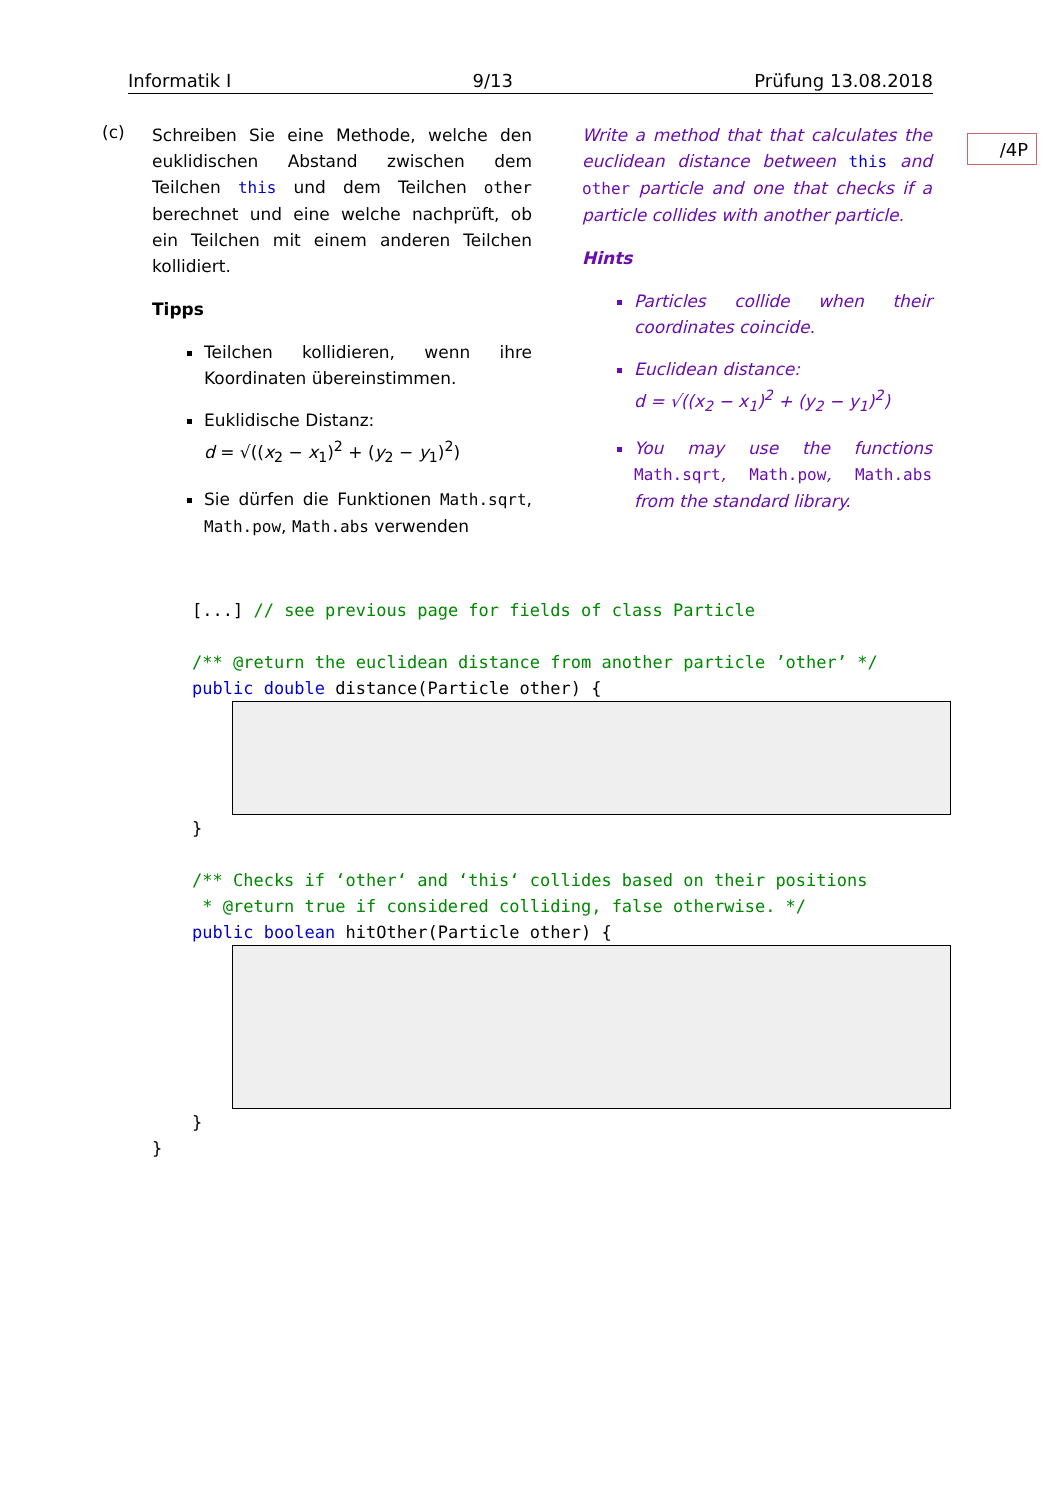Informatik I 9/13 Prüfung 13.08.2018
/4P
(c)
Schreiben Sie eine Methode, welche den euklidischen Abstand zwischen dem Teilchen this und dem Teilchen other berechnet und eine welche nachprüft, ob ein Teilchen mit einem anderen Teilchen kollidiert.
Tipps
Teilchen kollidieren, wenn ihre Koordinaten übereinstimmen.
Euklidische Distanz:
d = √((x<sub>2</sub> − x<sub>1</sub>)<sup>2</sup> + (y<sub>2</sub> − y<sub>1</sub>)<sup>2</sup>)
Sie dürfen die Funktionen Math.sqrt, Math.pow, Math.abs verwenden
Write a method that that calculates the euclidean distance between this and other particle and one that checks if a particle collides with another particle.
Hints
Particles collide when their coordinates coincide.
Euclidean distance:
d = √((x<sub>2</sub> − x<sub>1</sub>)<sup>2</sup> + (y<sub>2</sub> − y<sub>1</sub>)<sup>2</sup>)
You may use the functions Math.sqrt, Math.pow, Math.abs from the standard library.
[...] // see previous page for fields of class Particle /** @return the euclidean distance from another particle ’other’ */ public double distance(Particle other) {
} /** Checks if ‘other‘ and ‘this‘ collides based on their positions * @return true if considered colliding, false otherwise. */ public boolean hitOther(Particle other) {
}
}